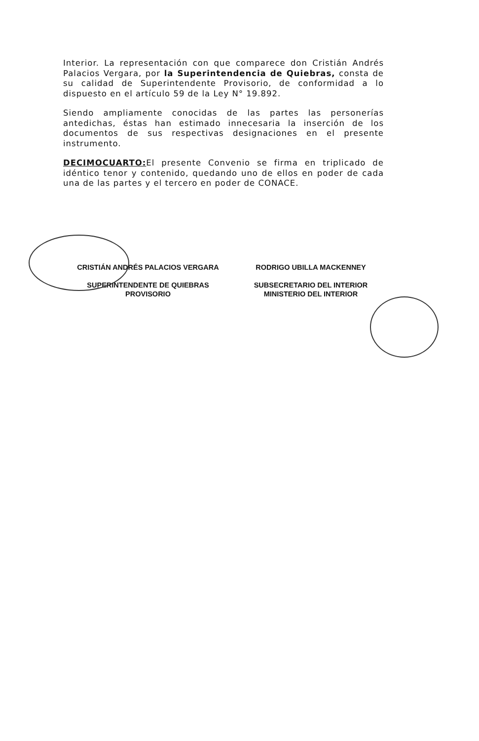Interior. La representación con que comparece don Cristián Andrés Palacios Vergara, por la Superintendencia de Quiebras, consta de su calidad de Superintendente Provisorio, de conformidad a lo dispuesto en el artículo 59 de la Ley N° 19.892.
Siendo ampliamente conocidas de las partes las personerías antedichas, éstas han estimado innecesaria la inserción de los documentos de sus respectivas designaciones en el presente instrumento.
DECIMOCUARTO: El presente Convenio se firma en triplicado de idéntico tenor y contenido, quedando uno de ellos en poder de cada una de las partes y el tercero en poder de CONACE.
CRISTIÁN ANDRÉS PALACIOS VERGARA
SUPERINTENDENTE DE QUIEBRAS
PROVISORIO
RODRIGO UBILLA MACKENNEY
SUBSECRETARIO DEL INTERIOR
MINISTERIO DEL INTERIOR